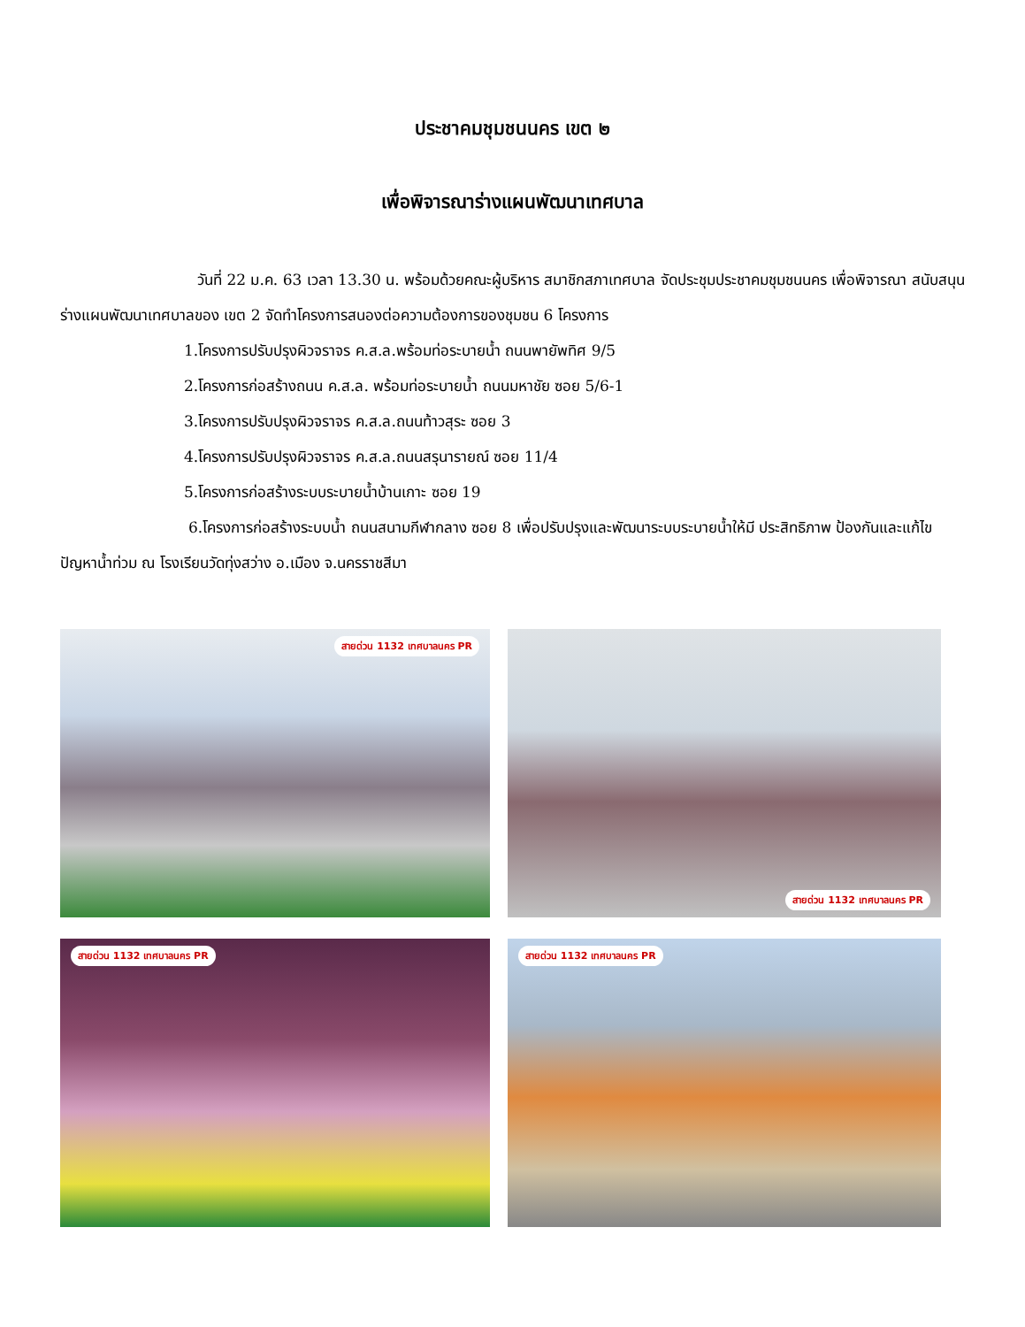ประชาคมชุมชนนคร เขต ๒
เพื่อพิจารณาร่างแผนพัฒนาเทศบาล
วันที่ 22 ม.ค. 63 เวลา 13.30 น. พร้อมด้วยคณะผู้บริหาร สมาชิกสภาเทศบาล จัดประชุมประชาคมชุมชนนคร เพื่อพิจารณา สนับสนุนร่างแผนพัฒนาเทศบาลของ เขต 2 จัดทำโครงการสนองต่อความต้องการของชุมชน 6 โครงการ
1.โครงการปรับปรุงผิวจราจร ค.ส.ล.พร้อมท่อระบายน้ำ ถนนพายัพทิศ 9/5
2.โครงการก่อสร้างถนน ค.ส.ล. พร้อมท่อระบายน้ำ ถนนมหาชัย ซอย 5/6-1
3.โครงการปรับปรุงผิวจราจร ค.ส.ล.ถนนท้าวสุระ ซอย 3
4.โครงการปรับปรุงผิวจราจร ค.ส.ล.ถนนสรุนารายณ์ ซอย 11/4
5.โครงการก่อสร้างระบบระบายน้ำบ้านเกาะ ซอย 19
6.โครงการก่อสร้างระบบน้ำ ถนนสนามกีฬากลาง ซอย 8 เพื่อปรับปรุงและพัฒนาระบบระบายน้ำให้มี ประสิทธิภาพ ป้องกันและแก้ไขปัญหาน้ำท่วม ณ โรงเรียนวัดทุ่งสว่าง อ.เมือง จ.นครราชสีมา
สายด่วน 1132 เทศบาลนคร PR
สายด่วน 1132 เทศบาลนคร PR
สายด่วน 1132 เทศบาลนคร PR
สายด่วน 1132 เทศบาลนคร PR